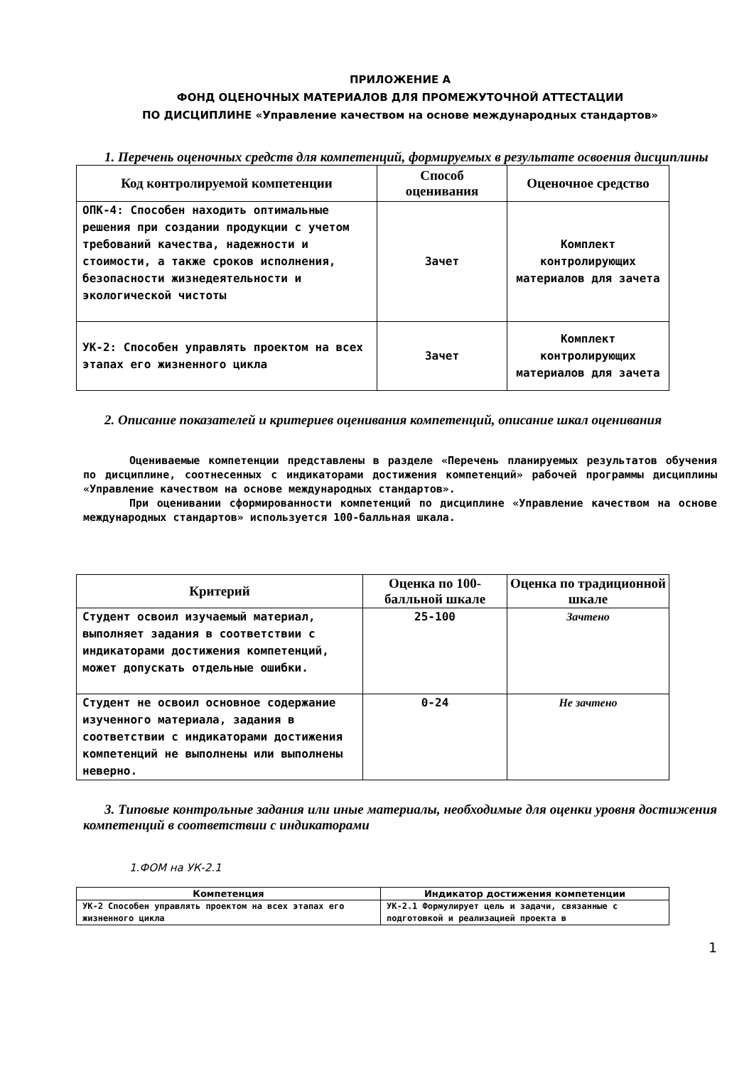ПРИЛОЖЕНИЕ А
ФОНД ОЦЕНОЧНЫХ МАТЕРИАЛОВ ДЛЯ ПРОМЕЖУТОЧНОЙ АТТЕСТАЦИИ
ПО ДИСЦИПЛИНЕ «Управление качеством на основе международных стандартов»
1. Перечень оценочных средств для компетенций, формируемых в результате освоения дисциплины
| Код контролируемой компетенции | Способ оценивания | Оценочное средство |
| --- | --- | --- |
| ОПК-4: Способен находить оптимальные решения при создании продукции с учетом требований качества, надежности и стоимости, а также сроков исполнения, безопасности жизнедеятельности и экологической чистоты | Зачет | Комплект контролирующих материалов для зачета |
| УК-2: Способен управлять проектом на всех этапах его жизненного цикла | Зачет | Комплект контролирующих материалов для зачета |
2. Описание показателей и критериев оценивания компетенций, описание шкал оценивания
Оцениваемые компетенции представлены в разделе «Перечень планируемых результатов обучения по дисциплине, соотнесенных с индикаторами достижения компетенций» рабочей программы дисциплины «Управление качеством на основе международных стандартов».
При оценивании сформированности компетенций по дисциплине «Управление качеством на основе международных стандартов» используется 100-балльная шкала.
| Критерий | Оценка по 100-балльной шкале | Оценка по традиционной шкале |
| --- | --- | --- |
| Студент освоил изучаемый материал, выполняет задания в соответствии с индикаторами достижения компетенций, может допускать отдельные ошибки. | 25-100 | Зачтено |
| Студент не освоил основное содержание изученного материала, задания в соответствии с индикаторами достижения компетенций не выполнены или выполнены неверно. | 0-24 | Не зачтено |
3. Типовые контрольные задания или иные материалы, необходимые для оценки уровня достижения компетенций в соответствии с индикаторами
1.ФОМ на УК-2.1
| Компетенция | Индикатор достижения компетенции |
| --- | --- |
| УК-2 Способен управлять проектом на всех этапах его жизненного цикла | УК-2.1 Формулирует цель и задачи, связанные с подготовкой и реализацией проекта в |
1